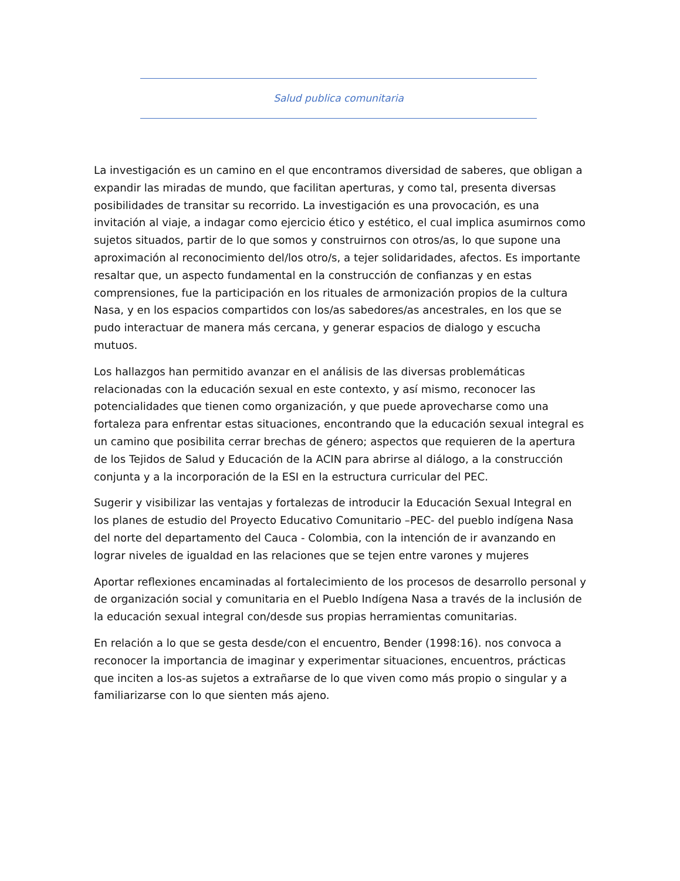Salud publica comunitaria
La investigación es un camino en el que encontramos diversidad de saberes, que obligan a expandir las miradas de mundo, que facilitan aperturas, y como tal, presenta diversas posibilidades de transitar su recorrido. La investigación es una provocación, es una invitación al viaje, a indagar como ejercicio ético y estético, el cual implica asumirnos como sujetos situados, partir de lo que somos y construirnos con otros/as, lo que supone una aproximación al reconocimiento del/los otro/s, a tejer solidaridades, afectos. Es importante resaltar que, un aspecto fundamental en la construcción de confianzas y en estas comprensiones, fue la participación en los rituales de armonización propios de la cultura Nasa, y en los espacios compartidos con los/as sabedores/as ancestrales, en los que se pudo interactuar de manera más cercana, y generar espacios de dialogo y escucha mutuos.
Los hallazgos han permitido avanzar en el análisis de las diversas problemáticas relacionadas con la educación sexual en este contexto, y así mismo, reconocer las potencialidades que tienen como organización, y que puede aprovecharse como una fortaleza para enfrentar estas situaciones, encontrando que la educación sexual integral es un camino que posibilita cerrar brechas de género; aspectos que requieren de la apertura de los Tejidos de Salud y Educación de la ACIN para abrirse al diálogo, a la construcción conjunta y a la incorporación de la ESI en la estructura curricular del PEC.
Sugerir y visibilizar las ventajas y fortalezas de introducir la Educación Sexual Integral en los planes de estudio del Proyecto Educativo Comunitario –PEC- del pueblo indígena Nasa del norte del departamento del Cauca - Colombia, con la intención de ir avanzando en lograr niveles de igualdad en las relaciones que se tejen entre varones y mujeres
Aportar reflexiones encaminadas al fortalecimiento de los procesos de desarrollo personal y de organización social y comunitaria en el Pueblo Indígena Nasa a través de la inclusión de la educación sexual integral con/desde sus propias herramientas comunitarias.
En relación a lo que se gesta desde/con el encuentro, Bender (1998:16). nos convoca a reconocer la importancia de imaginar y experimentar situaciones, encuentros, prácticas que inciten a los-as sujetos a extrañarse de lo que viven como más propio o singular y a familiarizarse con lo que sienten más ajeno.